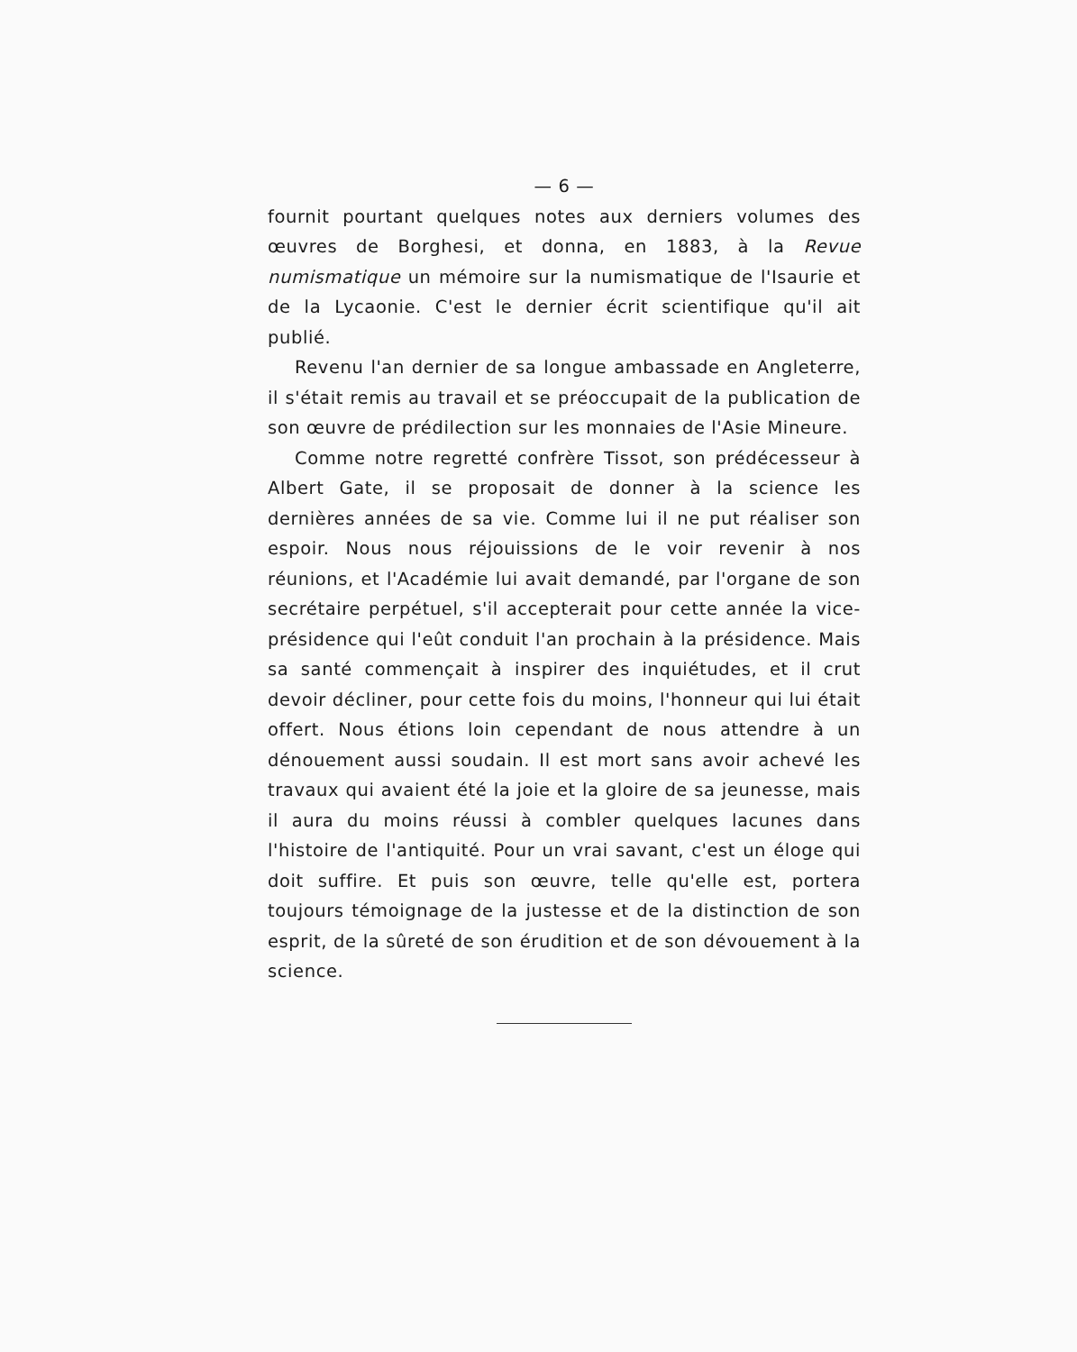— 6 —
fournit pourtant quelques notes aux derniers volumes des œuvres de Borghesi, et donna, en 1883, à la Revue numismatique un mémoire sur la numismatique de l'Isaurie et de la Lycaonie. C'est le dernier écrit scientifique qu'il ait publié.
Revenu l'an dernier de sa longue ambassade en Angleterre, il s'était remis au travail et se préoccupait de la publication de son œuvre de prédilection sur les monnaies de l'Asie Mineure.
Comme notre regretté confrère Tissot, son prédécesseur à Albert Gate, il se proposait de donner à la science les dernières années de sa vie. Comme lui il ne put réaliser son espoir. Nous nous réjouissions de le voir revenir à nos réunions, et l'Académie lui avait demandé, par l'organe de son secrétaire perpétuel, s'il accepterait pour cette année la vice-présidence qui l'eût conduit l'an prochain à la présidence. Mais sa santé commençait à inspirer des inquiétudes, et il crut devoir décliner, pour cette fois du moins, l'honneur qui lui était offert. Nous étions loin cependant de nous attendre à un dénouement aussi soudain. Il est mort sans avoir achevé les travaux qui avaient été la joie et la gloire de sa jeunesse, mais il aura du moins réussi à combler quelques lacunes dans l'histoire de l'antiquité. Pour un vrai savant, c'est un éloge qui doit suffire. Et puis son œuvre, telle qu'elle est, portera toujours témoignage de la justesse et de la distinction de son esprit, de la sûreté de son érudition et de son dévouement à la science.